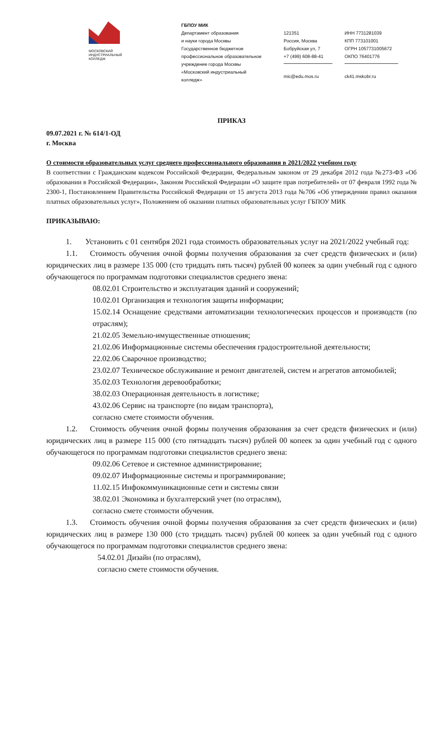МОСКОВСКИЙ
ИНДУСТРИАЛЬНЫЙ
КОЛЛЕДЖ
ГБПОУ МИК
Департамент образования
и науки города Москвы
Государственное бюджетное
профессиональное образовательное
учреждение города Москвы
«Московский индустриальный
колледж»
121351
Россия, Москва
Бобруйская ул, 7
+7 (499) 608-88-41
mic@edu.mos.ru
ИНН 7731281039
КПП 773101001
ОГРН 1057731005672
ОКПО 76401776
ck41.mskobr.ru
ПРИКАЗ
09.07.2021 г. № 614/1-ОД
г. Москва
О стоимости образовательных услуг среднего профессионального образования в 2021/2022 учебном году
В соответствии с Гражданским кодексом Российской Федерации, Федеральным законом от 29 декабря 2012 года №273-ФЗ «Об образовании в Российской Федерации», Законом Российской Федерации «О защите прав потребителей» от 07 февраля 1992 года № 2300-1, Постановлением Правительства Российской Федерации от 15 августа 2013 года №706 «Об утверждении правил оказания платных образовательных услуг», Положением об оказании платных образовательных услуг ГБПОУ МИК
ПРИКАЗЫВАЮ:
1. Установить с 01 сентября 2021 года стоимость образовательных услуг на 2021/2022 учебный год:
1.1. Стоимость обучения очной формы получения образования за счет средств физических и (или) юридических лиц в размере 135 000 (сто тридцать пять тысяч) рублей 00 копеек за один учебный год с одного обучающегося по программам подготовки специалистов среднего звена:
08.02.01 Строительство и эксплуатация зданий и сооружений;
10.02.01 Организация и технология защиты информации;
15.02.14 Оснащение средствами автоматизации технологических процессов и производств (по отраслям);
21.02.05 Земельно-имущественные отношения;
21.02.06 Информационные системы обеспечения градостроительной деятельности;
22.02.06 Сварочное производство;
23.02.07 Техническое обслуживание и ремонт двигателей, систем и агрегатов автомобилей;
35.02.03 Технология деревообработки;
38.02.03 Операционная деятельность в логистике;
43.02.06 Сервис на транспорте (по видам транспорта),
согласно смете стоимости обучения.
1.2. Стоимость обучения очной формы получения образования за счет средств физических и (или) юридических лиц в размере 115 000 (сто пятнадцать тысяч) рублей 00 копеек за один учебный год с одного обучающегося по программам подготовки специалистов среднего звена:
09.02.06 Сетевое и системное администрирование;
09.02.07 Информационные системы и программирование;
11.02.15 Инфокоммуникационные сети и системы связи
38.02.01 Экономика и бухгалтерский учет (по отраслям),
согласно смете стоимости обучения.
1.3. Стоимость обучения очной формы получения образования за счет средств физических и (или) юридических лиц в размере 130 000 (сто тридцать тысяч) рублей 00 копеек за один учебный год с одного обучающегося по программам подготовки специалистов среднего звена:
54.02.01 Дизайн (по отраслям),
согласно смете стоимости обучения.